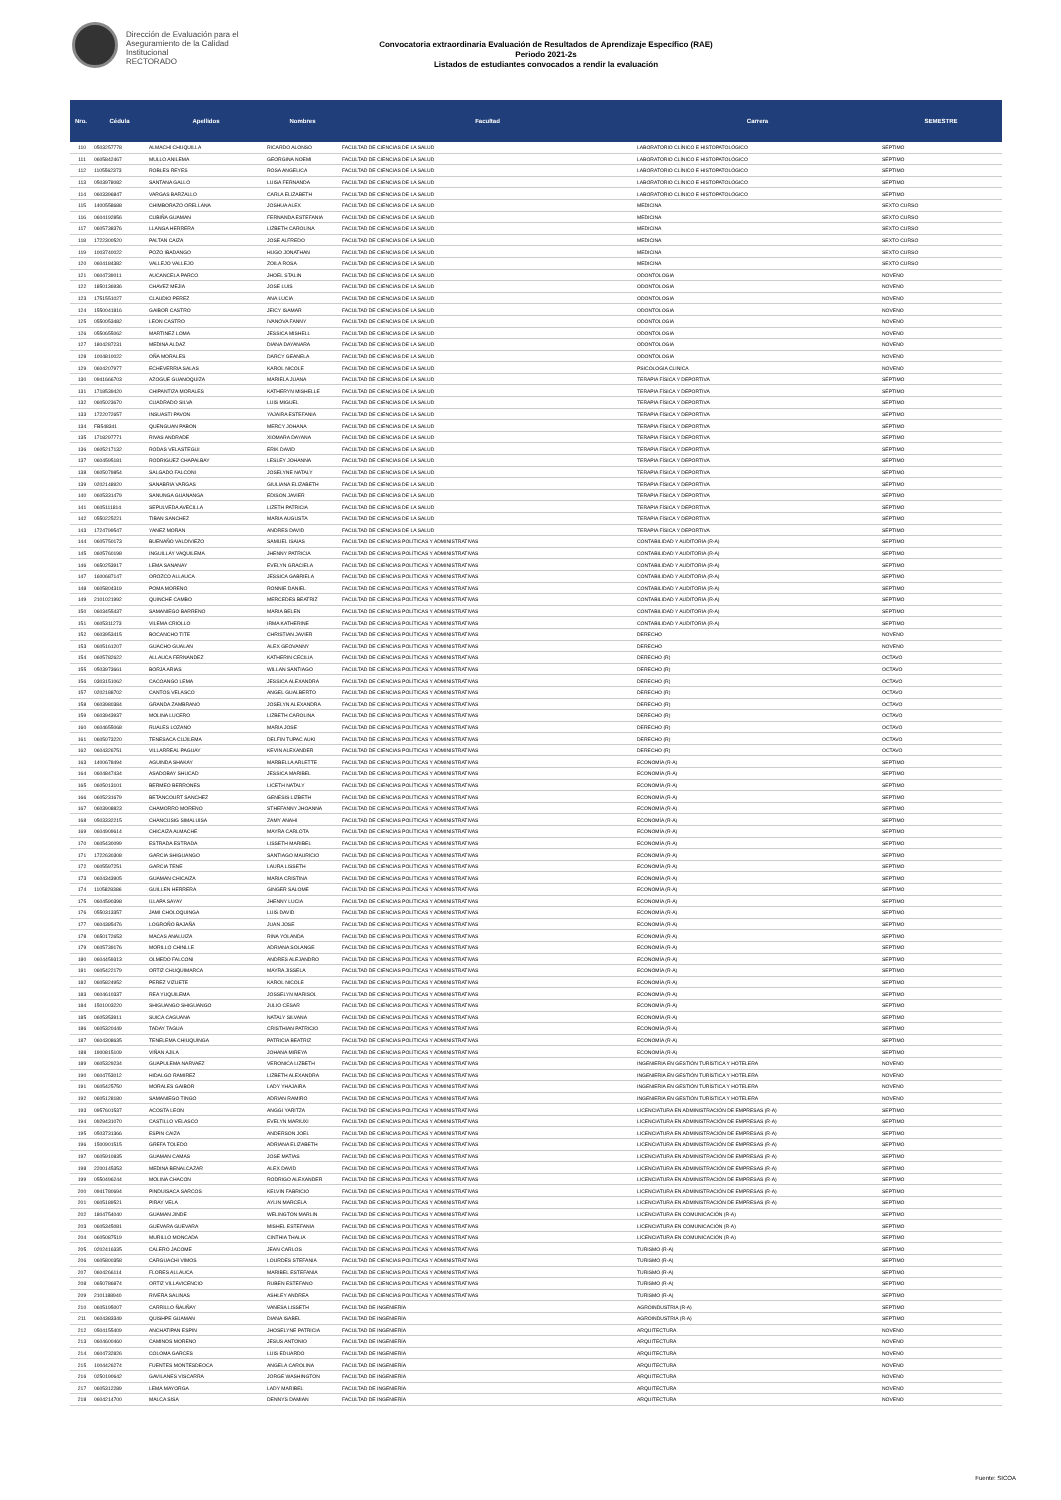Dirección de Evaluación para el Aseguramiento de la Calidad Institucional
RECTORADO
Convocatoria extraordinaria Evaluación de Resultados de Aprendizaje Específico (RAE)
Periodo 2021-2s
Listados de estudiantes convocados a rendir la evaluación
| Nro. | Cédula | Apellidos | Nombres | Facultad | Carrera | SEMESTRE |
| --- | --- | --- | --- | --- | --- | --- |
| 110 | 0503257778 | ALMACHI CHUQUILLA | RICARDO ALONSO | FACULTAD DE CIENCIAS DE LA SALUD | LABORATORIO CLÍNICO E HISTOPATOLÓGICO | SÉPTIMO |
| 111 | 0605842467 | MULLO ANILEMA | GEORGINA NOEMI | FACULTAD DE CIENCIAS DE LA SALUD | LABORATORIO CLÍNICO E HISTOPATOLÓGICO | SÉPTIMO |
| 112 | 1105562373 | ROBLES REYES | ROSA ANGELICA | FACULTAD DE CIENCIAS DE LA SALUD | LABORATORIO CLÍNICO E HISTOPATOLÓGICO | SÉPTIMO |
| 113 | 0503978082 | SANTANA GALLO | LUISA FERNANDA | FACULTAD DE CIENCIAS DE LA SALUD | LABORATORIO CLÍNICO E HISTOPATOLÓGICO | SÉPTIMO |
| 114 | 0603396847 | VARGAS BARZALLO | CARLA ELIZABETH | FACULTAD DE CIENCIAS DE LA SALUD | LABORATORIO CLÍNICO E HISTOPATOLÓGICO | SÉPTIMO |
| 115 | 1400558688 | CHIMBORAZO ORELLANA | JOSHUA ALEX | FACULTAD DE CIENCIAS DE LA SALUD | MEDICINA | SEXTO CURSO |
| 116 | 0604192856 | CUBIÑA GUAMAN | FERNANDA ESTEFANIA | FACULTAD DE CIENCIAS DE LA SALUD | MEDICINA | SEXTO CURSO |
| 117 | 0605738376 | LLANGA HERRERA | LIZBETH CAROLINA | FACULTAD DE CIENCIAS DE LA SALUD | MEDICINA | SEXTO CURSO |
| 118 | 1722300520 | PALTAN CAIZA | JOSE ALFREDO | FACULTAD DE CIENCIAS DE LA SALUD | MEDICINA | SEXTO CURSO |
| 119 | 1003740022 | POZO IBADANGO | HUGO JONATHAN | FACULTAD DE CIENCIAS DE LA SALUD | MEDICINA | SEXTO CURSO |
| 120 | 0604184382 | VALLEJO VALLEJO | ZOILA ROSA | FACULTAD DE CIENCIAS DE LA SALUD | MEDICINA | SEXTO CURSO |
| 121 | 0604739011 | AUCANCELA PARCO | JHOEL STALIN | FACULTAD DE CIENCIAS DE LA SALUD | ODONTOLOGIA | NOVENO |
| 122 | 1850136936 | CHAVEZ MEJIA | JOSE LUIS | FACULTAD DE CIENCIAS DE LA SALUD | ODONTOLOGIA | NOVENO |
| 123 | 1751551027 | CLAUDIO PEREZ | ANA LUCIA | FACULTAD DE CIENCIAS DE LA SALUD | ODONTOLOGIA | NOVENO |
| 124 | 1550041816 | GAIBOR CASTRO | JEICY ISAMAR | FACULTAD DE CIENCIAS DE LA SALUD | ODONTOLOGIA | NOVENO |
| 125 | 0550053482 | LEON CASTRO | IVANOVA FANNY | FACULTAD DE CIENCIAS DE LA SALUD | ODONTOLOGIA | NOVENO |
| 126 | 0550655062 | MARTINEZ LOMA | JESSICA MISHELL | FACULTAD DE CIENCIAS DE LA SALUD | ODONTOLOGIA | NOVENO |
| 127 | 1804287231 | MEDINA ALDAZ | DIANA DAYANARA | FACULTAD DE CIENCIAS DE LA SALUD | ODONTOLOGIA | NOVENO |
| 128 | 1004810022 | OÑA MORALES | DARCY GEANELA | FACULTAD DE CIENCIAS DE LA SALUD | ODONTOLOGIA | NOVENO |
| 129 | 0604207977 | ECHEVERRIA SALAS | KAROL NICOLE | FACULTAD DE CIENCIAS DE LA SALUD | PSICOLOGIA CLINICA | NOVENO |
| 130 | 0941666703 | AZOGUE GUANOQUIZA | MARIELA JUANA | FACULTAD DE CIENCIAS DE LA SALUD | TERAPIA FÍSICA Y DEPORTIVA | SÉPTIMO |
| 131 | 1718539420 | CHIPANTIZA MORALES | KATHERYN MISHELLE | FACULTAD DE CIENCIAS DE LA SALUD | TERAPIA FÍSICA Y DEPORTIVA | SÉPTIMO |
| 132 | 0605023670 | CUADRADO SILVA | LUIS MIGUEL | FACULTAD DE CIENCIAS DE LA SALUD | TERAPIA FÍSICA Y DEPORTIVA | SÉPTIMO |
| 133 | 1722072657 | INSUASTI PAVON | YAJAIRA ESTEFANIA | FACULTAD DE CIENCIAS DE LA SALUD | TERAPIA FÍSICA Y DEPORTIVA | SÉPTIMO |
| 134 | FB548341 | QUENGUAN PABON | MERCY JOHANA | FACULTAD DE CIENCIAS DE LA SALUD | TERAPIA FÍSICA Y DEPORTIVA | SÉPTIMO |
| 135 | 1718297771 | RIVAS ANDRADE | XIOMARA DAYANA | FACULTAD DE CIENCIAS DE LA SALUD | TERAPIA FÍSICA Y DEPORTIVA | SÉPTIMO |
| 136 | 0605217132 | RODAS VELASTEGUI | ERIK DAVID | FACULTAD DE CIENCIAS DE LA SALUD | TERAPIA FÍSICA Y DEPORTIVA | SÉPTIMO |
| 137 | 0604595181 | RODRIGUEZ CHAPALBAY | LESLEY JOHANNA | FACULTAD DE CIENCIAS DE LA SALUD | TERAPIA FÍSICA Y DEPORTIVA | SÉPTIMO |
| 138 | 0605079854 | SALGADO FALCONI | JOSELYNE NATALY | FACULTAD DE CIENCIAS DE LA SALUD | TERAPIA FÍSICA Y DEPORTIVA | SÉPTIMO |
| 139 | 0202148920 | SANABRIA VARGAS | GIULIANA ELIZABETH | FACULTAD DE CIENCIAS DE LA SALUD | TERAPIA FÍSICA Y DEPORTIVA | SÉPTIMO |
| 140 | 0605331479 | SANUNGA GUANANGA | EDISON JAVIER | FACULTAD DE CIENCIAS DE LA SALUD | TERAPIA FÍSICA Y DEPORTIVA | SÉPTIMO |
| 141 | 0605111814 | SEPULVEDA AVECILLA | LIZETH PATRICIA | FACULTAD DE CIENCIAS DE LA SALUD | TERAPIA FÍSICA Y DEPORTIVA | SÉPTIMO |
| 142 | 0550225221 | TIBAN SANCHEZ | MARIA AUGUSTA | FACULTAD DE CIENCIAS DE LA SALUD | TERAPIA FÍSICA Y DEPORTIVA | SÉPTIMO |
| 143 | 1724799547 | YANEZ MORAN | ANDRES DAVID | FACULTAD DE CIENCIAS DE LA SALUD | TERAPIA FÍSICA Y DEPORTIVA | SÉPTIMO |
| 144 | 0605750173 | BUENAÑO VALDIVIEZO | SAMUEL ISAIAS | FACULTAD DE CIENCIAS POLÍTICAS Y ADMINISTRATIVAS | CONTABILIDAD Y AUDITORIA (R-A) | SEPTIMO |
| 145 | 0605760198 | INGUILLAY VAQUILEMA | JHENNY PATRICIA | FACULTAD DE CIENCIAS POLÍTICAS Y ADMINISTRATIVAS | CONTABILIDAD Y AUDITORIA (R-A) | SEPTIMO |
| 146 | 0650253917 | LEMA SANANAY | EVELYN GRACIELA | FACULTAD DE CIENCIAS POLÍTICAS Y ADMINISTRATIVAS | CONTABILIDAD Y AUDITORIA (R-A) | SEPTIMO |
| 147 | 1600687147 | OROZCO ALLAUCA | JESSICA GABRIELA | FACULTAD DE CIENCIAS POLÍTICAS Y ADMINISTRATIVAS | CONTABILIDAD Y AUDITORIA (R-A) | SEPTIMO |
| 148 | 0605804319 | POMA MORENO | RONNIE DANIEL | FACULTAD DE CIENCIAS POLÍTICAS Y ADMINISTRATIVAS | CONTABILIDAD Y AUDITORIA (R-A) | SEPTIMO |
| 149 | 2101021992 | QUINCHE CAMBO | MERCEDES BEATRIZ | FACULTAD DE CIENCIAS POLÍTICAS Y ADMINISTRATIVAS | CONTABILIDAD Y AUDITORIA (R-A) | SEPTIMO |
| 150 | 0603455437 | SAMANIEGO BARRENO | MARIA BELEN | FACULTAD DE CIENCIAS POLÍTICAS Y ADMINISTRATIVAS | CONTABILIDAD Y AUDITORIA (R-A) | SEPTIMO |
| 151 | 0605311273 | VILEMA CRIOLLO | IRMA KATHERINE | FACULTAD DE CIENCIAS POLÍTICAS Y ADMINISTRATIVAS | CONTABILIDAD Y AUDITORIA (R-A) | SEPTIMO |
| 152 | 0603953415 | BOCANCHO TITE | CHRISTIAN JAVIER | FACULTAD DE CIENCIAS POLÍTICAS Y ADMINISTRATIVAS | DERECHO | NOVENO |
| 153 | 0605161207 | GUACHO GUALAN | ALEX GEOVANNY | FACULTAD DE CIENCIAS POLÍTICAS Y ADMINISTRATIVAS | DERECHO | NOVENO |
| 154 | 0605782622 | ALLAUCA FERNANDEZ | KATHERIN CECILIA | FACULTAD DE CIENCIAS POLÍTICAS Y ADMINISTRATIVAS | DERECHO (R) | OCTAVO |
| 155 | 0503973661 | BORJA ARIAS | WILLAN SANTIAGO | FACULTAD DE CIENCIAS POLÍTICAS Y ADMINISTRATIVAS | DERECHO (R) | OCTAVO |
| 156 | 0303151062 | CACOANGO LEMA | JESSICA ALEXANDRA | FACULTAD DE CIENCIAS POLÍTICAS Y ADMINISTRATIVAS | DERECHO (R) | OCTAVO |
| 157 | 0202188702 | CANTOS VELASCO | ANGEL GUALBERTO | FACULTAD DE CIENCIAS POLÍTICAS Y ADMINISTRATIVAS | DERECHO (R) | OCTAVO |
| 158 | 0603980384 | GRANDA ZAMBRANO | JOSELYN ALEXANDRA | FACULTAD DE CIENCIAS POLÍTICAS Y ADMINISTRATIVAS | DERECHO (R) | OCTAVO |
| 159 | 0603943937 | MOLINA LUCERO | LIZBETH CAROLINA | FACULTAD DE CIENCIAS POLÍTICAS Y ADMINISTRATIVAS | DERECHO (R) | OCTAVO |
| 160 | 0604655068 | RUALES LOZANO | MARIA JOSE | FACULTAD DE CIENCIAS POLÍTICAS Y ADMINISTRATIVAS | DERECHO (R) | OCTAVO |
| 161 | 0605073220 | TENESACA CUJILEMA | DELFIN TUPAC AUKI | FACULTAD DE CIENCIAS POLÍTICAS Y ADMINISTRATIVAS | DERECHO (R) | OCTAVO |
| 162 | 0604326751 | VILLARREAL PAGUAY | KEVIN ALEXANDER | FACULTAD DE CIENCIAS POLÍTICAS Y ADMINISTRATIVAS | DERECHO (R) | OCTAVO |
| 163 | 1400678494 | AGUINDA SHAKAY | MARBELLA ARLETTE | FACULTAD DE CIENCIAS POLÍTICAS Y ADMINISTRATIVAS | ECONOMÍA (R-A) | SEPTIMO |
| 164 | 0604847434 | ASADOBAY SHUCAD | JESSICA MARIBEL | FACULTAD DE CIENCIAS POLÍTICAS Y ADMINISTRATIVAS | ECONOMÍA (R-A) | SEPTIMO |
| 165 | 0605013101 | BERMEO BERRONES | LICETH NATALY | FACULTAD DE CIENCIAS POLÍTICAS Y ADMINISTRATIVAS | ECONOMÍA (R-A) | SEPTIMO |
| 166 | 0605231679 | BETANCOURT SANCHEZ | GENESIS LIZBETH | FACULTAD DE CIENCIAS POLÍTICAS Y ADMINISTRATIVAS | ECONOMÍA (R-A) | SEPTIMO |
| 167 | 0603908823 | CHAMORRO MORENO | STHEFANNY JHOANNA | FACULTAD DE CIENCIAS POLÍTICAS Y ADMINISTRATIVAS | ECONOMÍA (R-A) | SEPTIMO |
| 168 | 0503332215 | CHANCUSIG SIMALUISA | ZAMY ANAHI | FACULTAD DE CIENCIAS POLÍTICAS Y ADMINISTRATIVAS | ECONOMÍA (R-A) | SEPTIMO |
| 169 | 0604909614 | CHICAIZA ALMACHE | MAYRA CARLOTA | FACULTAD DE CIENCIAS POLÍTICAS Y ADMINISTRATIVAS | ECONOMÍA (R-A) | SEPTIMO |
| 170 | 0605430099 | ESTRADA ESTRADA | LISSETH MARIBEL | FACULTAD DE CIENCIAS POLÍTICAS Y ADMINISTRATIVAS | ECONOMÍA (R-A) | SEPTIMO |
| 171 | 1722630308 | GARCIA SHIGUANGO | SANTIAGO MAURICIO | FACULTAD DE CIENCIAS POLÍTICAS Y ADMINISTRATIVAS | ECONOMÍA (R-A) | SEPTIMO |
| 172 | 0605597251 | GARCIA TENE | LAURA LISSETH | FACULTAD DE CIENCIAS POLÍTICAS Y ADMINISTRATIVAS | ECONOMÍA (R-A) | SEPTIMO |
| 173 | 0604343905 | GUAMAN CHICAIZA | MARIA CRISTINA | FACULTAD DE CIENCIAS POLÍTICAS Y ADMINISTRATIVAS | ECONOMÍA (R-A) | SEPTIMO |
| 174 | 1105828386 | GUILLEN HERRERA | GINGER SALOME | FACULTAD DE CIENCIAS POLÍTICAS Y ADMINISTRATIVAS | ECONOMÍA (R-A) | SEPTIMO |
| 175 | 0604590398 | ILLAPA SAYAY | JHENNY LUCIA | FACULTAD DE CIENCIAS POLÍTICAS Y ADMINISTRATIVAS | ECONOMÍA (R-A) | SEPTIMO |
| 176 | 0550313357 | JAMI CHOLOQUINGA | LUIS DAVID | FACULTAD DE CIENCIAS POLÍTICAS Y ADMINISTRATIVAS | ECONOMÍA (R-A) | SEPTIMO |
| 177 | 0604385476 | LOGROÑO BAJAÑA | JUAN JOSE | FACULTAD DE CIENCIAS POLÍTICAS Y ADMINISTRATIVAS | ECONOMÍA (R-A) | SEPTIMO |
| 178 | 0650172653 | MACAS ANALUIZA | RINA YOLANDA | FACULTAD DE CIENCIAS POLÍTICAS Y ADMINISTRATIVAS | ECONOMÍA (R-A) | SEPTIMO |
| 179 | 0605739176 | MORILLO CHINLLE | ADRIANA SOLANGE | FACULTAD DE CIENCIAS POLÍTICAS Y ADMINISTRATIVAS | ECONOMÍA (R-A) | SEPTIMO |
| 180 | 0604459313 | OLMEDO FALCONI | ANDRES ALEJANDRO | FACULTAD DE CIENCIAS POLÍTICAS Y ADMINISTRATIVAS | ECONOMÍA (R-A) | SEPTIMO |
| 181 | 0605422179 | ORTIZ CHUQUIMARCA | MAYRA JISSELA | FACULTAD DE CIENCIAS POLÍTICAS Y ADMINISTRATIVAS | ECONOMÍA (R-A) | SEPTIMO |
| 182 | 0605824952 | PEREZ VIZUETE | KAROL NICOLE | FACULTAD DE CIENCIAS POLÍTICAS Y ADMINISTRATIVAS | ECONOMÍA (R-A) | SEPTIMO |
| 183 | 0604610337 | REA YUQUILEMA | JOSSELYN MARISOL | FACULTAD DE CIENCIAS POLÍTICAS Y ADMINISTRATIVAS | ECONOMÍA (R-A) | SEPTIMO |
| 184 | 1501003220 | SHIGUANGO SHIGUANGO | JULIO CESAR | FACULTAD DE CIENCIAS POLÍTICAS Y ADMINISTRATIVAS | ECONOMÍA (R-A) | SEPTIMO |
| 185 | 0605353911 | SUICA CAGUANA | NATALY SILVANA | FACULTAD DE CIENCIAS POLÍTICAS Y ADMINISTRATIVAS | ECONOMÍA (R-A) | SEPTIMO |
| 186 | 0605320449 | TADAY TAGUA | CRISTHIAN PATRICIO | FACULTAD DE CIENCIAS POLÍTICAS Y ADMINISTRATIVAS | ECONOMÍA (R-A) | SEPTIMO |
| 187 | 0604308635 | TENELEMA CHIUQUINGA | PATRICIA BEATRIZ | FACULTAD DE CIENCIAS POLÍTICAS Y ADMINISTRATIVAS | ECONOMÍA (R-A) | SEPTIMO |
| 188 | 1900815109 | VIÑAN AJILA | JOHANA MIREYA | FACULTAD DE CIENCIAS POLÍTICAS Y ADMINISTRATIVAS | ECONOMÍA (R-A) | SEPTIMO |
| 189 | 0605329234 | GUAPULEMA NARVAEZ | VERONICA LIZBETH | FACULTAD DE CIENCIAS POLÍTICAS Y ADMINISTRATIVAS | INGENIERIA EN GESTIÓN TURÍSTICA Y HOTELERA | NOVENO |
| 190 | 0604753012 | HIDALGO RAMIREZ | LIZBETH ALEXANDRA | FACULTAD DE CIENCIAS POLÍTICAS Y ADMINISTRATIVAS | INGENIERIA EN GESTIÓN TURÍSTICA Y HOTELERA | NOVENO |
| 191 | 0605425750 | MORALES GAIBOR | LADY YHAJAIRA | FACULTAD DE CIENCIAS POLÍTICAS Y ADMINISTRATIVAS | INGENIERIA EN GESTIÓN TURÍSTICA Y HOTELERA | NOVENO |
| 192 | 0605128180 | SAMANIEGO TINGO | ADRIAN RAMIRO | FACULTAD DE CIENCIAS POLÍTICAS Y ADMINISTRATIVAS | INGENIERIA EN GESTIÓN TURÍSTICA Y HOTELERA | NOVENO |
| 193 | 0957601537 | ACOSTA LEON | ANGGI YARITZA | FACULTAD DE CIENCIAS POLÍTICAS Y ADMINISTRATIVAS | LICENCIATURA EN ADMINISTRACIÓN DE EMPRESAS (R-A) | SEPTIMO |
| 194 | 0929431070 | CASTILLO VELASCO | EVELYN MARIUXI | FACULTAD DE CIENCIAS POLÍTICAS Y ADMINISTRATIVAS | LICENCIATURA EN ADMINISTRACIÓN DE EMPRESAS (R-A) | SEPTIMO |
| 195 | 0503731366 | ESPIN CAIZA | ANDERSON JOEL | FACULTAD DE CIENCIAS POLÍTICAS Y ADMINISTRATIVAS | LICENCIATURA EN ADMINISTRACIÓN DE EMPRESAS (R-A) | SEPTIMO |
| 196 | 1500901515 | GREFA TOLEDO | ADRIANA ELIZABETH | FACULTAD DE CIENCIAS POLÍTICAS Y ADMINISTRATIVAS | LICENCIATURA EN ADMINISTRACIÓN DE EMPRESAS (R-A) | SEPTIMO |
| 197 | 0605910835 | GUAMAN CAMAS | JOSE MATIAS | FACULTAD DE CIENCIAS POLÍTICAS Y ADMINISTRATIVAS | LICENCIATURA EN ADMINISTRACIÓN DE EMPRESAS (R-A) | SEPTIMO |
| 198 | 2200145353 | MEDINA BENALCAZAR | ALEX DAVID | FACULTAD DE CIENCIAS POLÍTICAS Y ADMINISTRATIVAS | LICENCIATURA EN ADMINISTRACIÓN DE EMPRESAS (R-A) | SEPTIMO |
| 199 | 0550496244 | MOLINA CHACON | RODRIGO ALEXANDER | FACULTAD DE CIENCIAS POLÍTICAS Y ADMINISTRATIVAS | LICENCIATURA EN ADMINISTRACIÓN DE EMPRESAS (R-A) | SEPTIMO |
| 200 | 0941780694 | PINDUISACA SARCOS | KELVIN FABRICIO | FACULTAD DE CIENCIAS POLÍTICAS Y ADMINISTRATIVAS | LICENCIATURA EN ADMINISTRACIÓN DE EMPRESAS (R-A) | SEPTIMO |
| 201 | 0605189521 | PIRAY VELA | AYLIN MARCELA | FACULTAD DE CIENCIAS POLÍTICAS Y ADMINISTRATIVAS | LICENCIATURA EN ADMINISTRACIÓN DE EMPRESAS (R-A) | SEPTIMO |
| 202 | 1804754040 | GUAMAN JINDE | WELINGTON MARLIN | FACULTAD DE CIENCIAS POLÍTICAS Y ADMINISTRATIVAS | LICENCIATURA EN COMUNICACIÓN (R-A) | SEPTIMO |
| 203 | 0605345081 | GUEVARA GUEVARA | MISHEL ESTEFANIA | FACULTAD DE CIENCIAS POLÍTICAS Y ADMINISTRATIVAS | LICENCIATURA EN COMUNICACIÓN (R-A) | SEPTIMO |
| 204 | 0605087519 | MURILLO MONCADA | CINTHIA THALIA | FACULTAD DE CIENCIAS POLÍTICAS Y ADMINISTRATIVAS | LICENCIATURA EN COMUNICACIÓN (R-A) | SEPTIMO |
| 205 | 0202416335 | CALERO JACOME | JEAN CARLOS | FACULTAD DE CIENCIAS POLÍTICAS Y ADMINISTRATIVAS | TURISMO (R-A) | SEPTIMO |
| 206 | 0605800358 | CARGUACHI VIMOS | LOURDES STEFANIA | FACULTAD DE CIENCIAS POLÍTICAS Y ADMINISTRATIVAS | TURISMO (R-A) | SEPTIMO |
| 207 | 0604266114 | FLORES ALLAUCA | MARIBEL ESTEFANIA | FACULTAD DE CIENCIAS POLÍTICAS Y ADMINISTRATIVAS | TURISMO (R-A) | SEPTIMO |
| 208 | 0650786874 | ORTIZ VILLAVICENCIO | RUBEN ESTEFANO | FACULTAD DE CIENCIAS POLÍTICAS Y ADMINISTRATIVAS | TURISMO (R-A) | SEPTIMO |
| 209 | 2101188940 | RIVERA SALINAS | ASHLEY ANDREA | FACULTAD DE CIENCIAS POLÍTICAS Y ADMINISTRATIVAS | TURISMO (R-A) | SEPTIMO |
| 210 | 0605195007 | CARRILLO ÑAUÑAY | VANESA LISSETH | FACULTAD DE INGENIERÍA | AGROINDUSTRIA (R-A) | SEPTIMO |
| 211 | 0604383349 | QUISHPE GUAMAN | DIANA ISABEL | FACULTAD DE INGENIERÍA | AGROINDUSTRIA (R-A) | SEPTIMO |
| 212 | 0504155409 | ANCHATIPAN ESPIN | JHOSELYNE PATRICIA | FACULTAD DE INGENIERÍA | ARQUITECTURA | NOVENO |
| 213 | 0604600460 | CAMINOS MORENO | JESUS ANTONIO | FACULTAD DE INGENIERÍA | ARQUITECTURA | NOVENO |
| 214 | 0604732826 | COLOMA GARCES | LUIS EDUARDO | FACULTAD DE INGENIERÍA | ARQUITECTURA | NOVENO |
| 215 | 1004426274 | FUENTES MONTESDEOCA | ANGELA CAROLINA | FACULTAD DE INGENIERÍA | ARQUITECTURA | NOVENO |
| 216 | 0250190642 | GAVILANES VISCARRA | JORGE WASHINGTON | FACULTAD DE INGENIERÍA | ARQUITECTURA | NOVENO |
| 217 | 0605312289 | LEMA MAYORGA | LADY MARIBEL | FACULTAD DE INGENIERÍA | ARQUITECTURA | NOVENO |
| 218 | 0604214700 | MALCA SISA | DENNYS DAMIAN | FACULTAD DE INGENIERÍA | ARQUITECTURA | NOVENO |
Fuente: SICOA